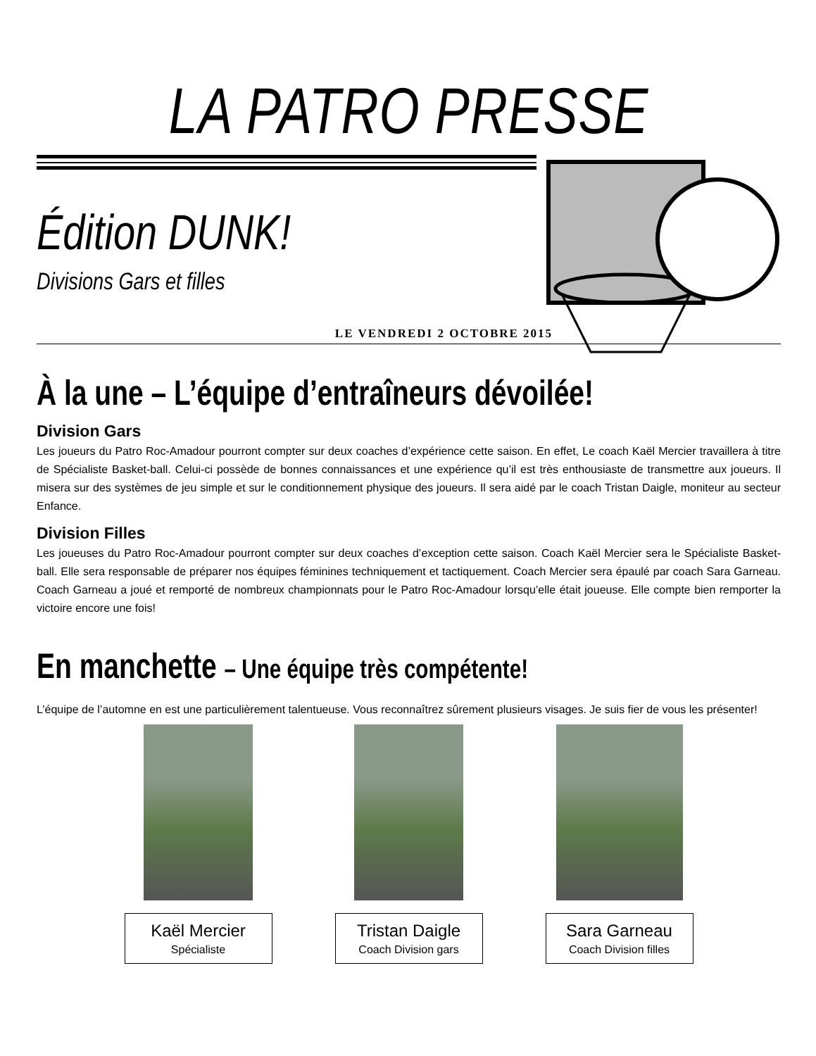LA PATRO PRESSE
Édition DUNK!
Divisions Gars et filles
LE VENDREDI 2 OCTOBRE 2015
À la une – L’équipe d’entraîneurs dévoilée!
Division Gars
Les joueurs du Patro Roc-Amadour pourront compter sur deux coaches d’expérience cette saison. En effet, Le coach Kaël Mercier travaillera à titre de Spécialiste Basket-ball. Celui-ci possède de bonnes connaissances et une expérience qu’il est très enthousiaste de transmettre aux joueurs. Il misera sur des systèmes de jeu simple et sur le conditionnement physique des joueurs. Il sera aidé par le coach Tristan Daigle, moniteur au secteur Enfance.
Division Filles
Les joueuses du Patro Roc-Amadour pourront compter sur deux coaches d’exception cette saison. Coach Kaël Mercier sera le Spécialiste Basket-ball. Elle sera responsable de préparer nos équipes féminines techniquement et tactiquement. Coach Mercier sera épaulé par coach Sara Garneau. Coach Garneau a joué et remporté de nombreux championnats pour le Patro Roc-Amadour lorsqu’elle était joueuse. Elle compte bien remporter la victoire encore une fois!
En manchette – Une équipe très compétente!
L’équipe de l’automne en est une particulièrement talentueuse. Vous reconnaîtrez sûrement plusieurs visages. Je suis fier de vous les présenter!
Kaël Mercier
Spécialiste
Tristan Daigle
Coach Division gars
Sara Garneau
Coach Division filles